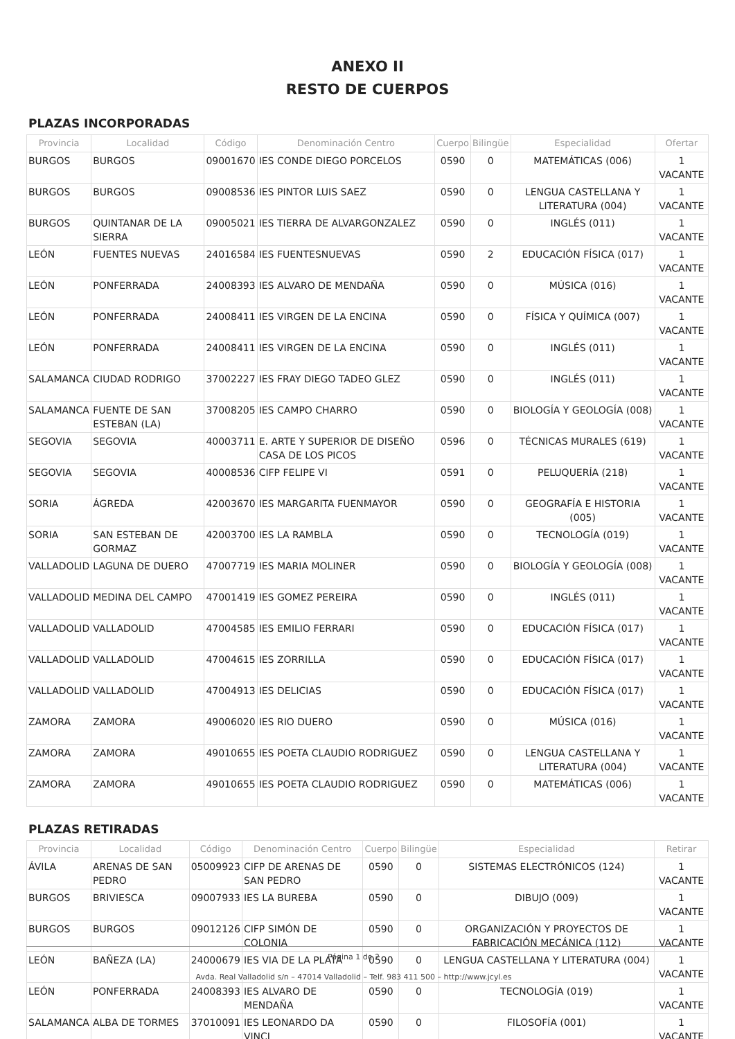ANEXO II
RESTO DE CUERPOS
PLAZAS INCORPORADAS
| Provincia | Localidad | Código | Denominación Centro | Cuerpo | Bilingüe | Especialidad | Ofertar |
| --- | --- | --- | --- | --- | --- | --- | --- |
| BURGOS | BURGOS | 09001670 | IES CONDE DIEGO PORCELOS | 0590 | 0 | MATEMÁTICAS (006) | 1 VACANTE |
| BURGOS | BURGOS | 09008536 | IES PINTOR LUIS SAEZ | 0590 | 0 | LENGUA CASTELLANA Y LITERATURA (004) | 1 VACANTE |
| BURGOS | QUINTANAR DE LA SIERRA | 09005021 | IES TIERRA DE ALVARGONZALEZ | 0590 | 0 | INGLÉS (011) | 1 VACANTE |
| LEÓN | FUENTES NUEVAS | 24016584 | IES FUENTESNUEVAS | 0590 | 2 | EDUCACIÓN FÍSICA (017) | 1 VACANTE |
| LEÓN | PONFERRADA | 24008393 | IES ALVARO DE MENDAÑA | 0590 | 0 | MÚSICA (016) | 1 VACANTE |
| LEÓN | PONFERRADA | 24008411 | IES VIRGEN DE LA ENCINA | 0590 | 0 | FÍSICA Y QUÍMICA (007) | 1 VACANTE |
| LEÓN | PONFERRADA | 24008411 | IES VIRGEN DE LA ENCINA | 0590 | 0 | INGLÉS (011) | 1 VACANTE |
| SALAMANCA | CIUDAD RODRIGO | 37002227 | IES FRAY DIEGO TADEO GLEZ | 0590 | 0 | INGLÉS (011) | 1 VACANTE |
| SALAMANCA | FUENTE DE SAN ESTEBAN (LA) | 37008205 | IES CAMPO CHARRO | 0590 | 0 | BIOLOGÍA Y GEOLOGÍA (008) | 1 VACANTE |
| SEGOVIA | SEGOVIA | 40003711 | E. ARTE Y SUPERIOR DE DISEÑO CASA DE LOS PICOS | 0596 | 0 | TÉCNICAS MURALES (619) | 1 VACANTE |
| SEGOVIA | SEGOVIA | 40008536 | CIFP FELIPE VI | 0591 | 0 | PELUQUERÍA (218) | 1 VACANTE |
| SORIA | ÁGREDA | 42003670 | IES MARGARITA FUENMAYOR | 0590 | 0 | GEOGRAFÍA E HISTORIA (005) | 1 VACANTE |
| SORIA | SAN ESTEBAN DE GORMAZ | 42003700 | IES LA RAMBLA | 0590 | 0 | TECNOLOGÍA (019) | 1 VACANTE |
| VALLADOLID | LAGUNA DE DUERO | 47007719 | IES MARIA MOLINER | 0590 | 0 | BIOLOGÍA Y GEOLOGÍA (008) | 1 VACANTE |
| VALLADOLID | MEDINA DEL CAMPO | 47001419 | IES GOMEZ PEREIRA | 0590 | 0 | INGLÉS (011) | 1 VACANTE |
| VALLADOLID | VALLADOLID | 47004585 | IES EMILIO FERRARI | 0590 | 0 | EDUCACIÓN FÍSICA (017) | 1 VACANTE |
| VALLADOLID | VALLADOLID | 47004615 | IES ZORRILLA | 0590 | 0 | EDUCACIÓN FÍSICA (017) | 1 VACANTE |
| VALLADOLID | VALLADOLID | 47004913 | IES DELICIAS | 0590 | 0 | EDUCACIÓN FÍSICA (017) | 1 VACANTE |
| ZAMORA | ZAMORA | 49006020 | IES RIO DUERO | 0590 | 0 | MÚSICA (016) | 1 VACANTE |
| ZAMORA | ZAMORA | 49010655 | IES POETA CLAUDIO RODRIGUEZ | 0590 | 0 | LENGUA CASTELLANA Y LITERATURA (004) | 1 VACANTE |
| ZAMORA | ZAMORA | 49010655 | IES POETA CLAUDIO RODRIGUEZ | 0590 | 0 | MATEMÁTICAS (006) | 1 VACANTE |
PLAZAS RETIRADAS
| Provincia | Localidad | Código | Denominación Centro | Cuerpo | Bilingüe | Especialidad | Retirar |
| --- | --- | --- | --- | --- | --- | --- | --- |
| ÁVILA | ARENAS DE SAN PEDRO | 05009923 | CIFP DE ARENAS DE SAN PEDRO | 0590 | 0 | SISTEMAS ELECTRÓNICOS (124) | 1 VACANTE |
| BURGOS | BRIVIESCA | 09007933 | IES LA BUREBA | 0590 | 0 | DIBUJO (009) | 1 VACANTE |
| BURGOS | BURGOS | 09012126 | CIFP SIMÓN DE COLONIA | 0590 | 0 | ORGANIZACIÓN Y PROYECTOS DE FABRICACIÓN MECÁNICA (112) | 1 VACANTE |
| LEÓN | BAÑEZA (LA) | 24000679 | IES VIA DE LA PLATA | 0590 | 0 | LENGUA CASTELLANA Y LITERATURA (004) | 1 VACANTE |
| LEÓN | PONFERRADA | 24008393 | IES ALVARO DE MENDAÑA | 0590 | 0 | TECNOLOGÍA (019) | 1 VACANTE |
| SALAMANCA | ALBA DE TORMES | 37010091 | IES LEONARDO DA VINCI | 0590 | 0 | FILOSOFÍA (001) | 1 VACANTE |
Página 1 de 2
Avda. Real Valladolid s/n – 47014 Valladolid – Telf. 983 411 500 – http://www.jcyl.es